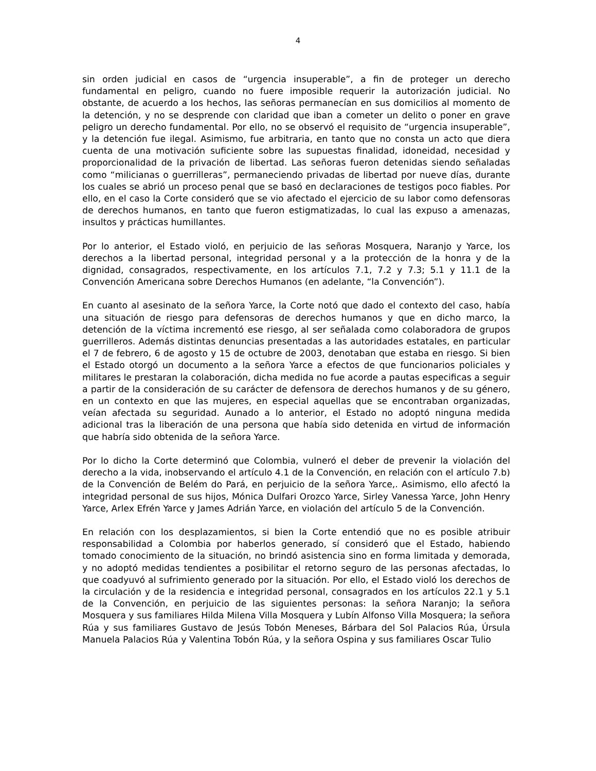4
sin orden judicial en casos de “urgencia insuperable”, a fin de proteger un derecho fundamental en peligro, cuando no fuere imposible requerir la autorización judicial. No obstante, de acuerdo a los hechos, las señoras permanecían en sus domicilios al momento de la detención, y no se desprende con claridad que iban a cometer un delito o poner en grave peligro un derecho fundamental. Por ello, no se observó el requisito de “urgencia insuperable”, y la detención fue ilegal. Asimismo, fue arbitraria, en tanto que no consta un acto que diera cuenta de una motivación suficiente sobre las supuestas finalidad, idoneidad, necesidad y proporcionalidad de la privación de libertad. Las señoras fueron detenidas siendo señaladas como “milicianas o guerrilleras”, permaneciendo privadas de libertad por nueve días, durante los cuales se abrió un proceso penal que se basó en declaraciones de testigos poco fiables. Por ello, en el caso la Corte consideró que se vio afectado el ejercicio de su labor como defensoras de derechos humanos, en tanto que fueron estigmatizadas, lo cual las expuso a amenazas, insultos y prácticas humillantes.
Por lo anterior, el Estado violó, en perjuicio de las señoras Mosquera, Naranjo y Yarce, los derechos a la libertad personal, integridad personal y a la protección de la honra y de la dignidad, consagrados, respectivamente, en los artículos 7.1, 7.2 y 7.3; 5.1 y 11.1 de la Convención Americana sobre Derechos Humanos (en adelante, “la Convención”).
En cuanto al asesinato de la señora Yarce, la Corte notó que dado el contexto del caso, había una situación de riesgo para defensoras de derechos humanos y que en dicho marco, la detención de la víctima incrementó ese riesgo, al ser señalada como colaboradora de grupos guerrilleros. Además distintas denuncias presentadas a las autoridades estatales, en particular el 7 de febrero, 6 de agosto y 15 de octubre de 2003, denotaban que estaba en riesgo. Si bien el Estado otorgó un documento a la señora Yarce a efectos de que funcionarios policiales y militares le prestaran la colaboración, dicha medida no fue acorde a pautas especificas a seguir a partir de la consideración de su carácter de defensora de derechos humanos y de su género, en un contexto en que las mujeres, en especial aquellas que se encontraban organizadas, veían afectada su seguridad. Aunado a lo anterior, el Estado no adoptó ninguna medida adicional tras la liberación de una persona que había sido detenida en virtud de información que habría sido obtenida de la señora Yarce.
Por lo dicho la Corte determinó que Colombia, vulneró el deber de prevenir la violación del derecho a la vida, inobservando el artículo 4.1 de la Convención, en relación con el artículo 7.b) de la Convención de Belém do Pará, en perjuicio de la señora Yarce,. Asimismo, ello afectó la integridad personal de sus hijos, Mónica Dulfari Orozco Yarce, Sirley Vanessa Yarce, John Henry Yarce, Arlex Efrén Yarce y James Adrián Yarce, en violación del artículo 5 de la Convención.
En relación con los desplazamientos, si bien la Corte entendió que no es posible atribuir responsabilidad a Colombia por haberlos generado, sí consideró que el Estado, habiendo tomado conocimiento de la situación, no brindó asistencia sino en forma limitada y demorada, y no adoptó medidas tendientes a posibilitar el retorno seguro de las personas afectadas, lo que coadyuvó al sufrimiento generado por la situación. Por ello, el Estado violó los derechos de la circulación y de la residencia e integridad personal, consagrados en los artículos 22.1 y 5.1 de la Convención, en perjuicio de las siguientes personas: la señora Naranjo; la señora Mosquera y sus familiares Hilda Milena Villa Mosquera y Lubín Alfonso Villa Mosquera; la señora Rúa y sus familiares Gustavo de Jesús Tobón Meneses, Bárbara del Sol Palacios Rúa, Úrsula Manuela Palacios Rúa y Valentina Tobón Rúa, y la señora Ospina y sus familiares Oscar Tulio